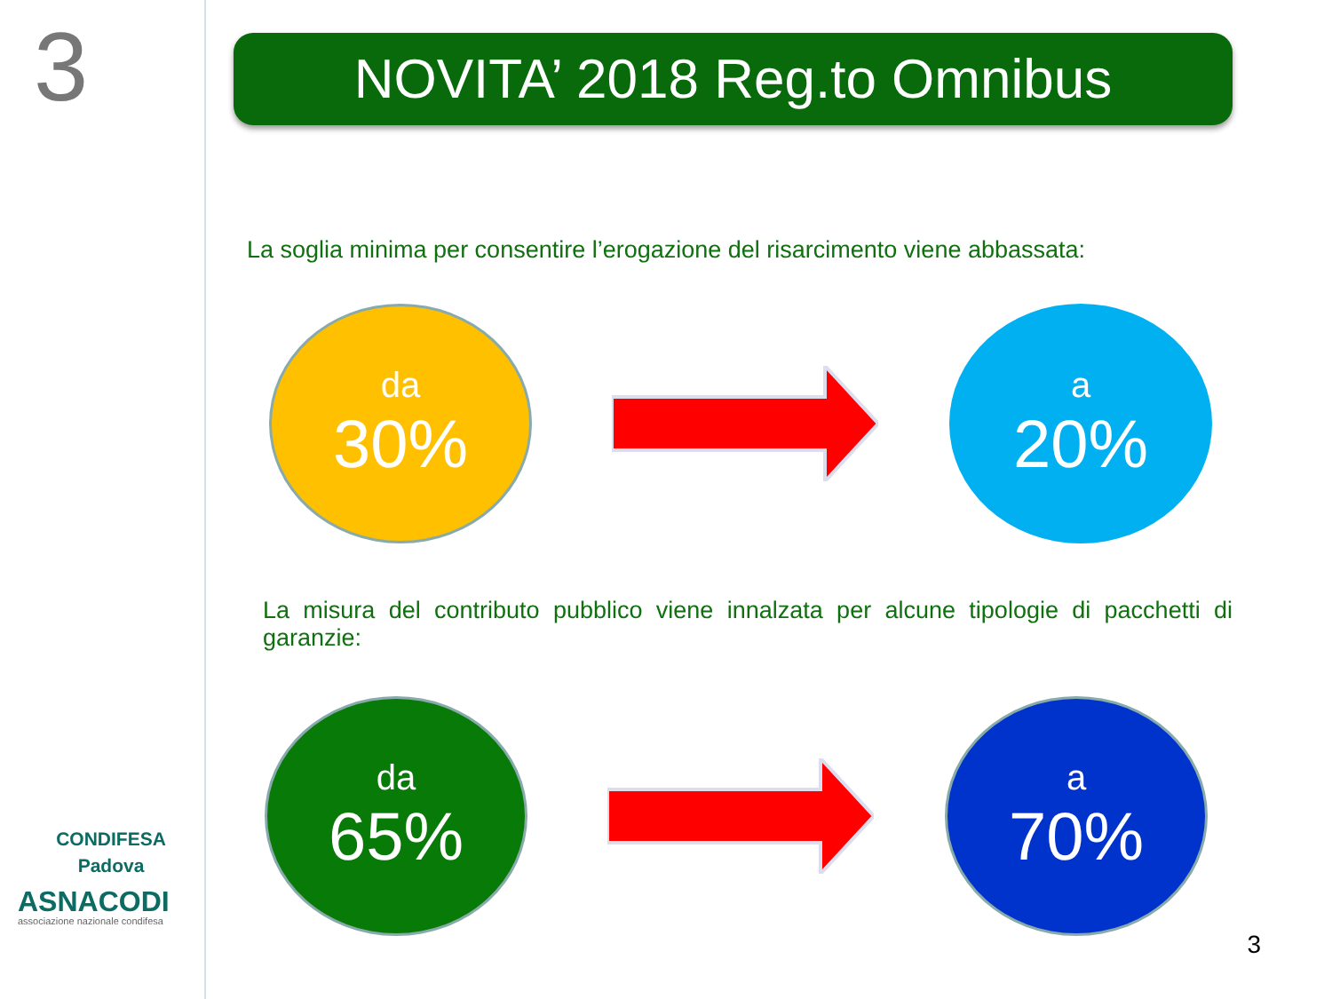3
CONDIFESA
Padova
ASNACODI
associazione nazionale condifesa
NOVITA’ 2018 Reg.to Omnibus
La soglia minima per consentire l’erogazione del risarcimento viene abbassata:
da
30%
a
20%
La misura del contributo pubblico viene innalzata per alcune tipologie di pacchetti di garanzie:
da
65%
a
70%
3